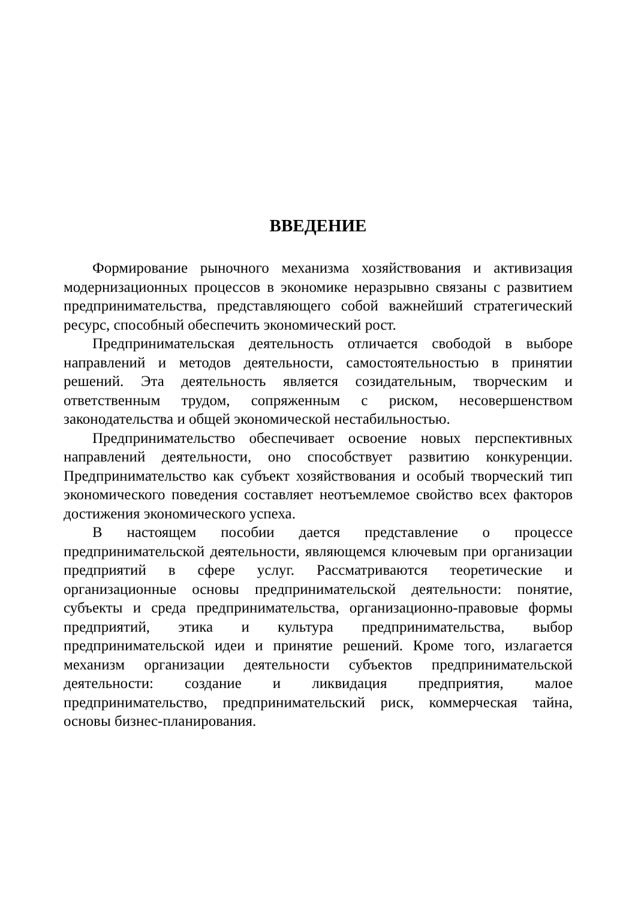ВВЕДЕНИЕ
Формирование рыночного механизма хозяйствования и активизация модернизационных процессов в экономике неразрывно связаны с развитием предпринимательства, представляющего собой важнейший стратегический ресурс, способный обеспечить экономический рост.
Предпринимательская деятельность отличается свободой в выборе направлений и методов деятельности, самостоятельностью в принятии решений. Эта деятельность является созидательным, творческим и ответственным трудом, сопряженным с риском, несовершенством законодательства и общей экономической нестабильностью.
Предпринимательство обеспечивает освоение новых перспективных направлений деятельности, оно способствует развитию конкуренции. Предпринимательство как субъект хозяйствования и особый творческий тип экономического поведения составляет неотъемлемое свойство всех факторов достижения экономического успеха.
В настоящем пособии дается представление о процессе предпринимательской деятельности, являющемся ключевым при организации предприятий в сфере услуг. Рассматриваются теоретические и организационные основы предпринимательской деятельности: понятие, субъекты и среда предпринимательства, организационно-правовые формы предприятий, этика и культура предпринимательства, выбор предпринимательской идеи и принятие решений. Кроме того, излагается механизм организации деятельности субъектов предпринимательской деятельности: создание и ликвидация предприятия, малое предпринимательство, предпринимательский риск, коммерческая тайна, основы бизнес-планирования.